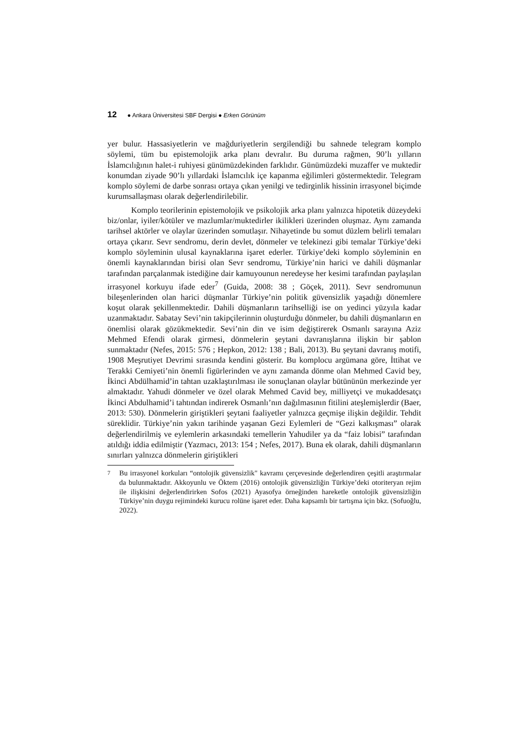12 ● Ankara Üniversitesi SBF Dergisi ● Erken Görünüm
yer bulur. Hassasiyetlerin ve mağduriyetlerin sergilendiği bu sahnede telegram komplo söylemi, tüm bu epistemolojik arka planı devralır. Bu duruma rağmen, 90’lı yılların İslamcılığının halet-i ruhiyesi günümüzdekinden farklıdır. Günümüzdeki muzaffer ve muktedir konumdan ziyade 90’lı yıllardaki İslamcılık içe kapanma eğilimleri göstermektedir. Telegram komplo söylemi de darbe sonrası ortaya çıkan yenilgi ve tedirginlik hissinin irrasyonel biçimde kurumsallaşması olarak değerlendirilebilir.
Komplo teorilerinin epistemolojik ve psikolojik arka planı yalnızca hipotetik düzeydeki biz/onlar, iyiler/kötüler ve mazlumlar/muktedirler ikilikleri üzerinden oluşmaz. Aynı zamanda tarihsel aktörler ve olaylar üzerinden somutlaşır. Nihayetinde bu somut düzlem belirli temaları ortaya çıkarır. Sevr sendromu, derin devlet, dönmeler ve telekinezi gibi temalar Türkiye’deki komplo söyleminin ulusal kaynaklarına işaret ederler. Türkiye’deki komplo söyleminin en önemli kaynaklarından birisi olan Sevr sendromu, Türkiye’nin harici ve dahili düşmanlar tarafından parçalanmak istediğine dair kamuyounun neredeyse her kesimi tarafından paylaşılan irrasyonel korkuyu ifade eder<sup>7</sup> (Guida, 2008: 38 ; Göçek, 2011). Sevr sendromunun bileşenlerinden olan harici düşmanlar Türkiye’nin politik güvensizlik yaşadığı dönemlere koşut olarak şekillenmektedir. Dahili düşmanların tarihselliği ise on yedinci yüzyıla kadar uzanmaktadır. Sabatay Sevi’nin takipçilerinnin oluşturduğu dönmeler, bu dahili düşmanların en önemlisi olarak gözükmektedir. Sevi’nin din ve isim değiştirerek Osmanlı sarayına Aziz Mehmed Efendi olarak girmesi, dönmelerin şeytani davranışlarına ilişkin bir şablon sunmaktadır (Nefes, 2015: 576 ; Hepkon, 2012: 138 ; Bali, 2013). Bu şeytani davranış motifi, 1908 Meşrutiyet Devrimi sırasında kendini gösterir. Bu komplocu argümana göre, İttihat ve Terakki Cemiyeti’nin önemli figürlerinden ve aynı zamanda dönme olan Mehmed Cavid bey, İkinci Abdülhamid’in tahtan uzaklaştırılması ile sonuçlanan olaylar bütününün merkezinde yer almaktadır. Yahudi dönmeler ve özel olarak Mehmed Cavid bey, milliyetçi ve mukaddesatçı İkinci Abdulhamid’i tahtından indirerek Osmanlı’nın dağılmasının fitilini ateşlemişlerdir (Baer, 2013: 530). Dönmelerin giriştikleri şeytani faaliyetler yalnızca geçmişe ilişkin değildir. Tehdit süreklidir. Türkiye’nin yakın tarihinde yaşanan Gezi Eylemleri de “Gezi kalkışması” olarak değerlendirilmiş ve eylemlerin arkasındaki temellerin Yahudiler ya da “faiz lobisi” tarafından atıldığı iddia edilmiştir (Yazmacı, 2013: 154 ; Nefes, 2017). Buna ek olarak, dahili düşmanların sınırları yalnızca dönmelerin giriştikleri
7
Bu irrasyonel korkuları “ontolojik güvensizlik" kavramı çerçevesinde değerlendiren çeşitli araştırmalar da bulunmaktadır. Akkoyunlu ve Öktem (2016) ontolojik güvensizliğin Türkiye’deki otoriteryan rejim ile ilişkisini değerlendirirken Sofos (2021) Ayasofya örneğinden hareketle ontolojik güvensizliğin Türkiye’nin duygu rejimindeki kurucu rolüne işaret eder. Daha kapsamlı bir tartışma için bkz. (Sofuoğlu, 2022).